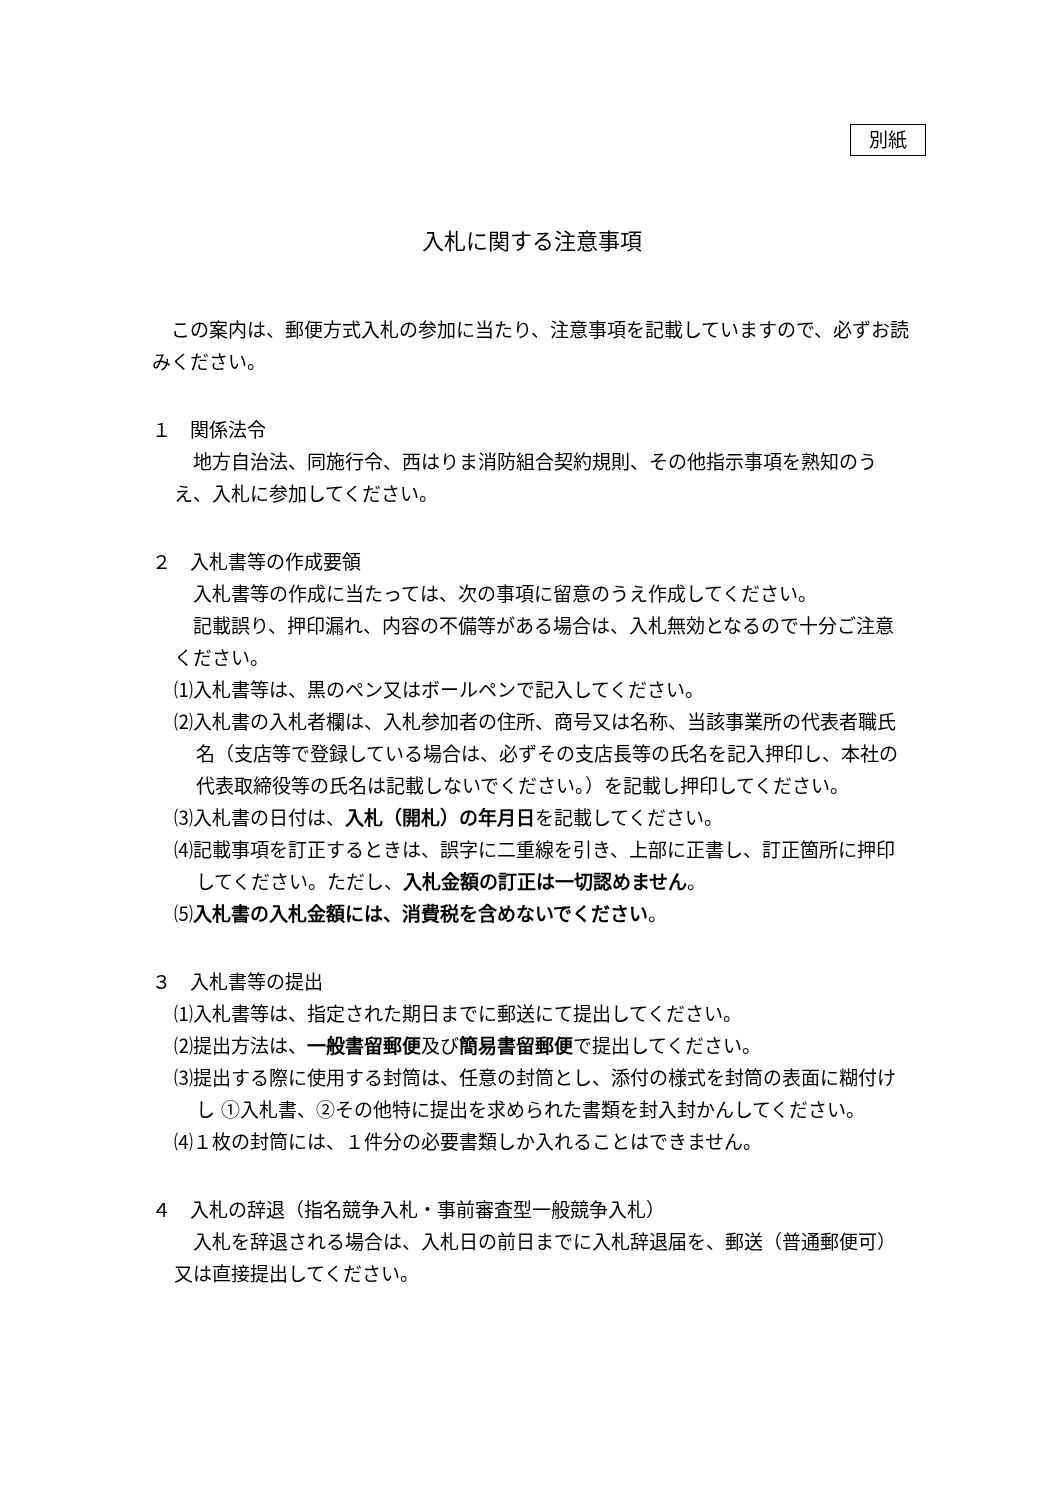別紙
入札に関する注意事項
　この案内は、郵便方式入札の参加に当たり、注意事項を記載していますので、必ずお読みください。
１　関係法令
　地方自治法、同施行令、西はりま消防組合契約規則、その他指示事項を熟知のうえ、入札に参加してください。
２　入札書等の作成要領
　入札書等の作成に当たっては、次の事項に留意のうえ作成してください。
　記載誤り、押印漏れ、内容の不備等がある場合は、入札無効となるので十分ご注意ください。
⑴入札書等は、黒のペン又はボールペンで記入してください。
⑵入札書の入札者欄は、入札参加者の住所、商号又は名称、当該事業所の代表者職氏名（支店等で登録している場合は、必ずその支店長等の氏名を記入押印し、本社の代表取締役等の氏名は記載しないでください。）を記載し押印してください。
⑶入札書の日付は、入札（開札）の年月日を記載してください。
⑷記載事項を訂正するときは、誤字に二重線を引き、上部に正書し、訂正箇所に押印してください。ただし、入札金額の訂正は一切認めません。
⑸入札書の入札金額には、消費税を含めないでください。
３　入札書等の提出
⑴入札書等は、指定された期日までに郵送にて提出してください。
⑵提出方法は、一般書留郵便及び簡易書留郵便で提出してください。
⑶提出する際に使用する封筒は、任意の封筒とし、添付の様式を封筒の表面に糊付けし ①入札書、②その他特に提出を求められた書類を封入封かんしてください。
⑷１枚の封筒には、１件分の必要書類しか入れることはできません。
４　入札の辞退（指名競争入札・事前審査型一般競争入札）
　入札を辞退される場合は、入札日の前日までに入札辞退届を、郵送（普通郵便可）又は直接提出してください。